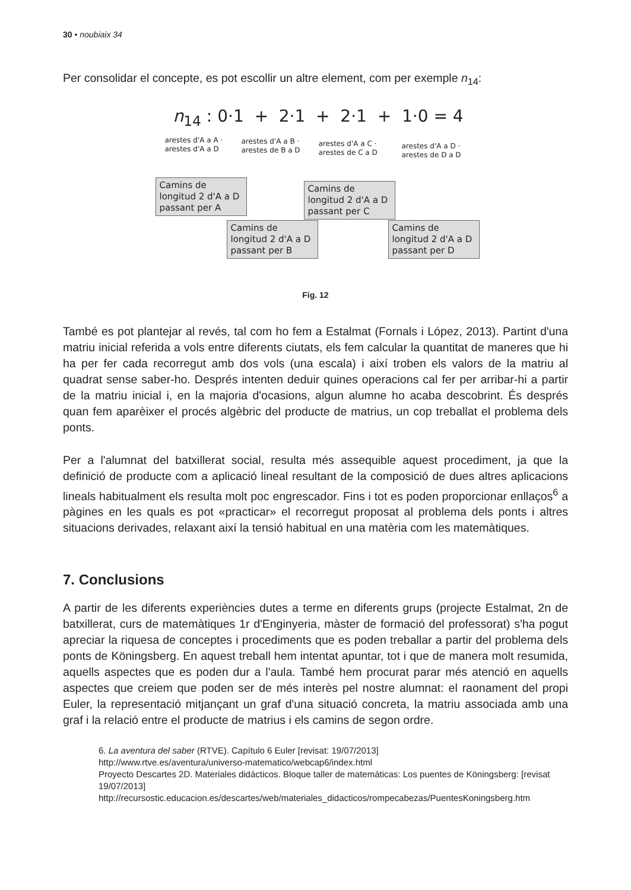30 • noubiaix 34
Per consolidar el concepte, es pot escollir un altre element, com per exemple n<sub>14</sub>:
n<sub>14</sub> : 0·1 + 2·1 + 2·1 + 1·0 = 4
arestes d'A a A ·
arestes d'A a D
arestes d'A a B ·
arestes de B a D
arestes d'A a C ·
arestes de C a D
arestes d'A a D ·
arestes de D a D
Camins de longitud 2 d'A a D passant per A
Camins de longitud 2 d'A a D passant per C
Camins de longitud 2 d'A a D passant per B
Camins de longitud 2 d'A a D passant per D
Fig. 12
També es pot plantejar al revés, tal com ho fem a Estalmat (Fornals i López, 2013). Partint d'una matriu inicial referida a vols entre diferents ciutats, els fem calcular la quantitat de maneres que hi ha per fer cada recorregut amb dos vols (una escala) i així troben els valors de la matriu al quadrat sense saber-ho. Després intenten deduir quines operacions cal fer per arribar-hi a partir de la matriu inicial i, en la majoria d'ocasions, algun alumne ho acaba descobrint. És després quan fem aparèixer el procés algèbric del producte de matrius, un cop treballat el problema dels ponts.
Per a l'alumnat del batxillerat social, resulta més assequible aquest procediment, ja que la definició de producte com a aplicació lineal resultant de la composició de dues altres aplicacions lineals habitualment els resulta molt poc engrescador. Fins i tot es poden proporcionar enllaços<sup>6</sup> a pàgines en les quals es pot «practicar» el recorregut proposat al problema dels ponts i altres situacions derivades, relaxant així la tensió habitual en una matèria com les matemàtiques.
7. Conclusions
A partir de les diferents experiències dutes a terme en diferents grups (projecte Estalmat, 2n de batxillerat, curs de matemàtiques 1r d'Enginyeria, màster de formació del professorat) s'ha pogut apreciar la riquesa de conceptes i procediments que es poden treballar a partir del problema dels ponts de Köningsberg. En aquest treball hem intentat apuntar, tot i que de manera molt resumida, aquells aspectes que es poden dur a l'aula. També hem procurat parar més atenció en aquells aspectes que creiem que poden ser de més interès pel nostre alumnat: el raonament del propi Euler, la representació mitjançant un graf d'una situació concreta, la matriu associada amb una graf i la relació entre el producte de matrius i els camins de segon ordre.
6. La aventura del saber (RTVE). Capítulo 6 Euler [revisat: 19/07/2013]
http://www.rtve.es/aventura/universo-matematico/webcap6/index.html
Proyecto Descartes 2D. Materiales didácticos. Bloque taller de matemáticas: Los puentes de Köningsberg: [revisat 19/07/2013]
http://recursostic.educacion.es/descartes/web/materiales_didacticos/rompecabezas/PuentesKoningsberg.htm